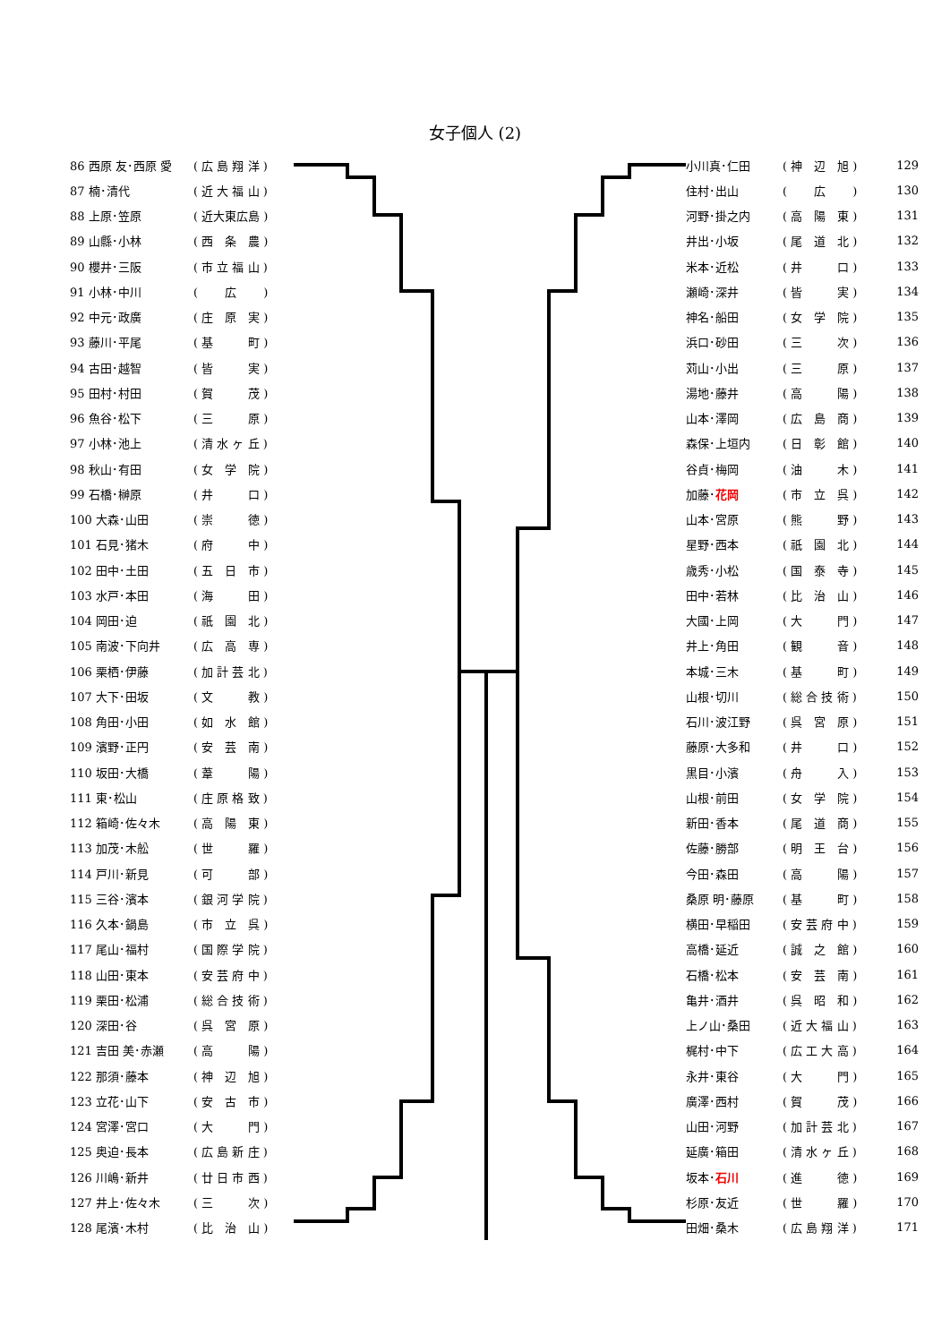女子個人 (2)
| 86 西原 友･西原 愛 | ( 広 島 翔 洋 ) |
| 87 楠･清代 | ( 近 大 福 山 ) |
| 88 上原･笠原 | ( 近大東広島 ) |
| 89 山縣･小林 | ( 西 条 農 ) |
| 90 櫻井･三阪 | ( 市 立 福 山 ) |
| 91 小林･中川 | ( 広 ) |
| 92 中元･政廣 | ( 庄 原 実 ) |
| 93 藤川･平尾 | ( 基 町 ) |
| 94 古田･越智 | ( 皆 実 ) |
| 95 田村･村田 | ( 賀 茂 ) |
| 96 魚谷･松下 | ( 三 原 ) |
| 97 小林･池上 | ( 清 水 ヶ 丘 ) |
| 98 秋山･有田 | ( 女 学 院 ) |
| 99 石橋･榊原 | ( 井 口 ) |
| 100 大森･山田 | ( 崇 徳 ) |
| 101 石見･猪木 | ( 府 中 ) |
| 102 田中･土田 | ( 五 日 市 ) |
| 103 水戸･本田 | ( 海 田 ) |
| 104 岡田･迫 | ( 祇 園 北 ) |
| 105 南波･下向井 | ( 広 高 専 ) |
| 106 栗栖･伊藤 | ( 加 計 芸 北 ) |
| 107 大下･田坂 | ( 文 教 ) |
| 108 角田･小田 | ( 如 水 館 ) |
| 109 濱野･正円 | ( 安 芸 南 ) |
| 110 坂田･大橋 | ( 葦 陽 ) |
| 111 東･松山 | ( 庄 原 格 致 ) |
| 112 箱崎･佐々木 | ( 高 陽 東 ) |
| 113 加茂･木舩 | ( 世 羅 ) |
| 114 戸川･新見 | ( 可 部 ) |
| 115 三谷･濱本 | ( 銀 河 学 院 ) |
| 116 久本･鍋島 | ( 市 立 呉 ) |
| 117 尾山･福村 | ( 国 際 学 院 ) |
| 118 山田･東本 | ( 安 芸 府 中 ) |
| 119 栗田･松浦 | ( 総 合 技 術 ) |
| 120 深田･谷 | ( 呉 宮 原 ) |
| 121 吉田 美･赤瀬 | ( 高 陽 ) |
| 122 那須･藤本 | ( 神 辺 旭 ) |
| 123 立花･山下 | ( 安 古 市 ) |
| 124 宮澤･宮口 | ( 大 門 ) |
| 125 奥迫･長本 | ( 広 島 新 庄 ) |
| 126 川嶋･新井 | ( 廿 日 市 西 ) |
| 127 井上･佐々木 | ( 三 次 ) |
| 128 尾濱･木村 | ( 比 治 山 ) |
| 小川真･仁田 | ( 神 辺 旭 ) | 129 |
| 住村･出山 | ( 広 ) | 130 |
| 河野･掛之内 | ( 高 陽 東 ) | 131 |
| 井出･小坂 | ( 尾 道 北 ) | 132 |
| 米本･近松 | ( 井 口 ) | 133 |
| 瀬崎･深井 | ( 皆 実 ) | 134 |
| 神名･船田 | ( 女 学 院 ) | 135 |
| 浜口･砂田 | ( 三 次 ) | 136 |
| 苅山･小出 | ( 三 原 ) | 137 |
| 湯地･藤井 | ( 高 陽 ) | 138 |
| 山本･澤岡 | ( 広 島 商 ) | 139 |
| 森保･上垣内 | ( 日 彰 館 ) | 140 |
| 谷貞･梅岡 | ( 油 木 ) | 141 |
| 加藤･ 花岡 | ( 市 立 呉 ) | 142 |
| 山本･宮原 | ( 熊 野 ) | 143 |
| 星野･西本 | ( 祇 園 北 ) | 144 |
| 歳秀･小松 | ( 国 泰 寺 ) | 145 |
| 田中･若林 | ( 比 治 山 ) | 146 |
| 大國･上岡 | ( 大 門 ) | 147 |
| 井上･角田 | ( 観 音 ) | 148 |
| 本城･三木 | ( 基 町 ) | 149 |
| 山根･切川 | ( 総 合 技 術 ) | 150 |
| 石川･波江野 | ( 呉 宮 原 ) | 151 |
| 藤原･大多和 | ( 井 口 ) | 152 |
| 黒目･小濱 | ( 舟 入 ) | 153 |
| 山根･前田 | ( 女 学 院 ) | 154 |
| 新田･香本 | ( 尾 道 商 ) | 155 |
| 佐藤･勝部 | ( 明 王 台 ) | 156 |
| 今田･森田 | ( 高 陽 ) | 157 |
| 桑原 明･藤原 | ( 基 町 ) | 158 |
| 横田･早稲田 | ( 安 芸 府 中 ) | 159 |
| 高橋･延近 | ( 誠 之 館 ) | 160 |
| 石橋･松本 | ( 安 芸 南 ) | 161 |
| 亀井･酒井 | ( 呉 昭 和 ) | 162 |
| 上ノ山･桑田 | ( 近 大 福 山 ) | 163 |
| 梶村･中下 | ( 広 工 大 高 ) | 164 |
| 永井･東谷 | ( 大 門 ) | 165 |
| 廣澤･西村 | ( 賀 茂 ) | 166 |
| 山田･河野 | ( 加 計 芸 北 ) | 167 |
| 延廣･箱田 | ( 清 水 ヶ 丘 ) | 168 |
| 坂本･ 石川 | ( 進 徳 ) | 169 |
| 杉原･友近 | ( 世 羅 ) | 170 |
| 田畑･桑木 | ( 広 島 翔 洋 ) | 171 |